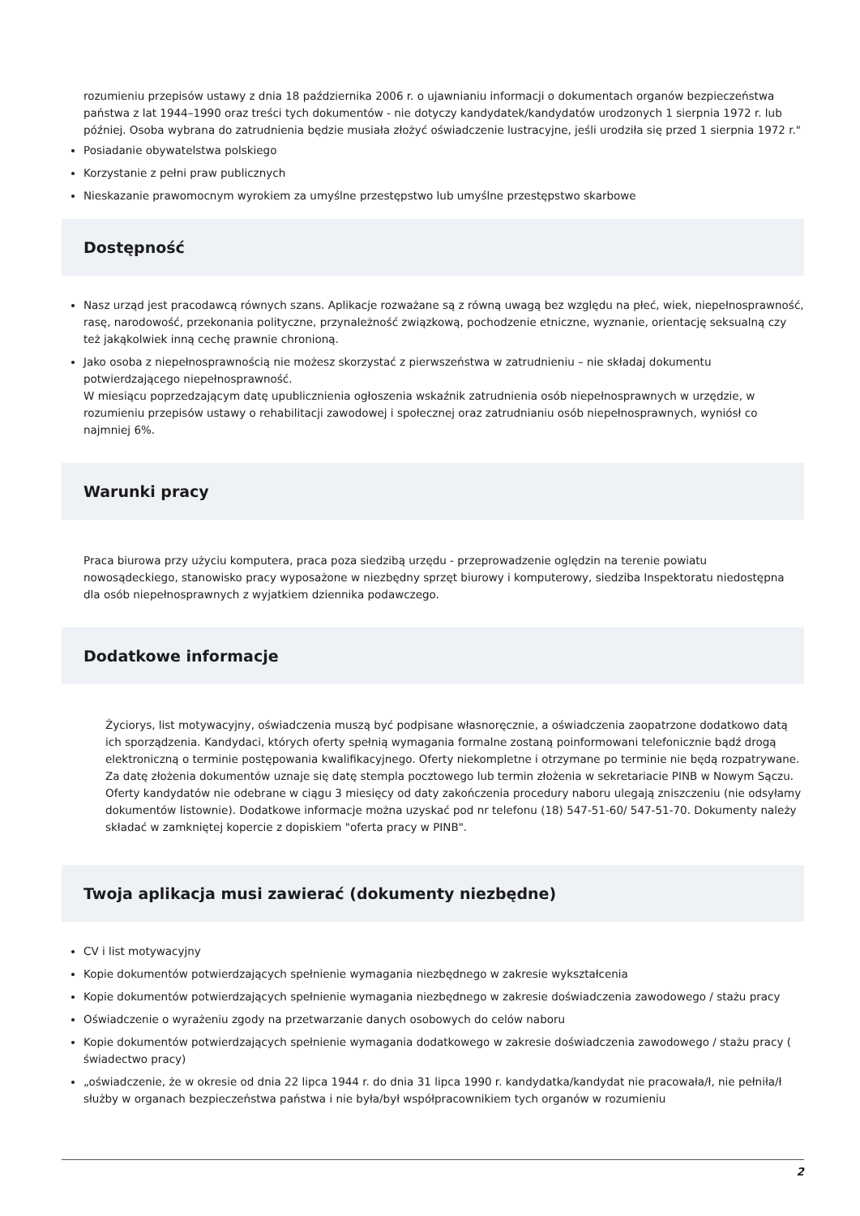rozumieniu przepisów ustawy z dnia 18 października 2006 r. o ujawnianiu informacji o dokumentach organów bezpieczeństwa państwa z lat 1944–1990 oraz treści tych dokumentów - nie dotyczy kandydatek/kandydatów urodzonych 1 sierpnia 1972 r. lub później. Osoba wybrana do zatrudnienia będzie musiała złożyć oświadczenie lustracyjne, jeśli urodziła się przed 1 sierpnia 1972 r."
Posiadanie obywatelstwa polskiego
Korzystanie z pełni praw publicznych
Nieskazanie prawomocnym wyrokiem za umyślne przestępstwo lub umyślne przestępstwo skarbowe
Dostępność
Nasz urząd jest pracodawcą równych szans. Aplikacje rozważane są z równą uwagą bez względu na płeć, wiek, niepełnosprawność, rasę, narodowość, przekonania polityczne, przynależność związkową, pochodzenie etniczne, wyznanie, orientację seksualną czy też jakąkolwiek inną cechę prawnie chronioną.
Jako osoba z niepełnosprawnością nie możesz skorzystać z pierwszeństwa w zatrudnieniu – nie składaj dokumentu potwierdzającego niepełnosprawność.
W miesiącu poprzedzającym datę upublicznienia ogłoszenia wskaźnik zatrudnienia osób niepełnosprawnych w urzędzie, w rozumieniu przepisów ustawy o rehabilitacji zawodowej i społecznej oraz zatrudnianiu osób niepełnosprawnych, wyniósł co najmniej 6%.
Warunki pracy
Praca biurowa przy użyciu komputera, praca poza siedzibą urzędu - przeprowadzenie oględzin na terenie powiatu nowosądeckiego, stanowisko pracy wyposażone w niezbędny sprzęt biurowy i komputerowy, siedziba Inspektoratu niedostępna dla osób niepełnosprawnych z wyjatkiem dziennika podawczego.
Dodatkowe informacje
Życiorys, list motywacyjny, oświadczenia muszą być podpisane własnoręcznie, a oświadczenia zaopatrzone dodatkowo datą ich sporządzenia. Kandydaci, których oferty spełnią wymagania formalne zostaną poinformowani telefonicznie bądź drogą elektroniczną o terminie postępowania kwalifikacyjnego. Oferty niekompletne i otrzymane po terminie nie będą rozpatrywane. Za datę złożenia dokumentów uznaje się datę stempla pocztowego lub termin złożenia w sekretariacie PINB w Nowym Sączu. Oferty kandydatów nie odebrane w ciągu 3 miesięcy od daty zakończenia procedury naboru ulegają zniszczeniu (nie odsyłamy dokumentów listownie). Dodatkowe informacje można uzyskać pod nr telefonu (18) 547-51-60/ 547-51-70. Dokumenty należy składać w zamkniętej kopercie z dopiskiem "oferta pracy w PINB".
Twoja aplikacja musi zawierać (dokumenty niezbędne)
CV i list motywacyjny
Kopie dokumentów potwierdzających spełnienie wymagania niezbędnego w zakresie wykształcenia
Kopie dokumentów potwierdzających spełnienie wymagania niezbędnego w zakresie doświadczenia zawodowego / stażu pracy
Oświadczenie o wyrażeniu zgody na przetwarzanie danych osobowych do celów naboru
Kopie dokumentów potwierdzających spełnienie wymagania dodatkowego w zakresie doświadczenia zawodowego / stażu pracy ( świadectwo pracy)
„oświadczenie, że w okresie od dnia 22 lipca 1944 r. do dnia 31 lipca 1990 r. kandydatka/kandydat nie pracowała/ł, nie pełniła/ł służby w organach bezpieczeństwa państwa i nie była/był współpracownikiem tych organów w rozumieniu
2